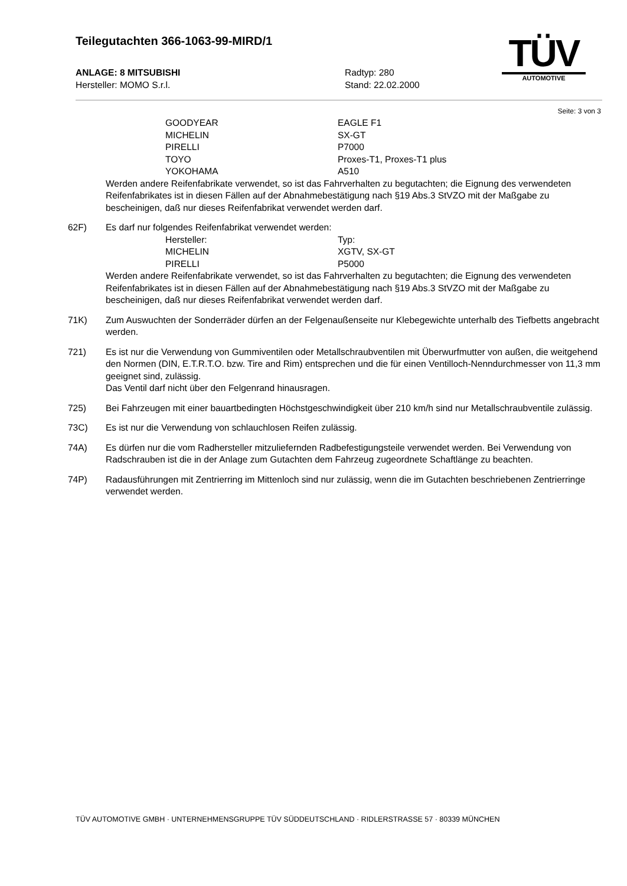Teilegutachten 366-1063-99-MIRD/1
TÜV
AUTOMOTIVE
ANLAGE: 8 MITSUBISHI Radtyp: 280
Hersteller: MOMO S.r.l. Stand: 22.02.2000
Seite: 3 von 3
GOODYEAR EAGLE F1
MICHELIN SX-GT
PIRELLI P7000
TOYO Proxes-T1, Proxes-T1 plus
YOKOHAMA A510
Werden andere Reifenfabrikate verwendet, so ist das Fahrverhalten zu begutachten; die Eignung des verwendeten Reifenfabrikates ist in diesen Fällen auf der Abnahmebestätigung nach §19 Abs.3 StVZO mit der Maßgabe zu bescheinigen, daß nur dieses Reifenfabrikat verwendet werden darf.
62F) Es darf nur folgendes Reifenfabrikat verwendet werden:
Hersteller: Typ:
MICHELIN XGTV, SX-GT
PIRELLI P5000
Werden andere Reifenfabrikate verwendet, so ist das Fahrverhalten zu begutachten; die Eignung des verwendeten Reifenfabrikates ist in diesen Fällen auf der Abnahmebestätigung nach §19 Abs.3 StVZO mit der Maßgabe zu bescheinigen, daß nur dieses Reifenfabrikat verwendet werden darf.
71K) Zum Auswuchten der Sonderräder dürfen an der Felgenaußenseite nur Klebegewichte unterhalb des Tiefbetts angebracht werden.
721) Es ist nur die Verwendung von Gummiventilen oder Metallschraubventilen mit Überwurfmutter von außen, die weitgehend den Normen (DIN, E.T.R.T.O. bzw. Tire and Rim) entsprechen und die für einen Ventilloch-Nenndurchmesser von 11,3 mm geeignet sind, zulässig.
Das Ventil darf nicht über den Felgenrand hinausragen.
725) Bei Fahrzeugen mit einer bauartbedingten Höchstgeschwindigkeit über 210 km/h sind nur Metallschraubventile zulässig.
73C) Es ist nur die Verwendung von schlauchlosen Reifen zulässig.
74A) Es dürfen nur die vom Radhersteller mitzuliefernden Radbefestigungsteile verwendet werden. Bei Verwendung von Radschrauben ist die in der Anlage zum Gutachten dem Fahrzeug zugeordnete Schaftlänge zu beachten.
74P) Radausführungen mit Zentrierring im Mittenloch sind nur zulässig, wenn die im Gutachten beschriebenen Zentrierringe verwendet werden.
TÜV AUTOMOTIVE GMBH · UNTERNEHMENSGRUPPE TÜV SÜDDEUTSCHLAND · RIDLERSTRASSE 57 · 80339 MÜNCHEN